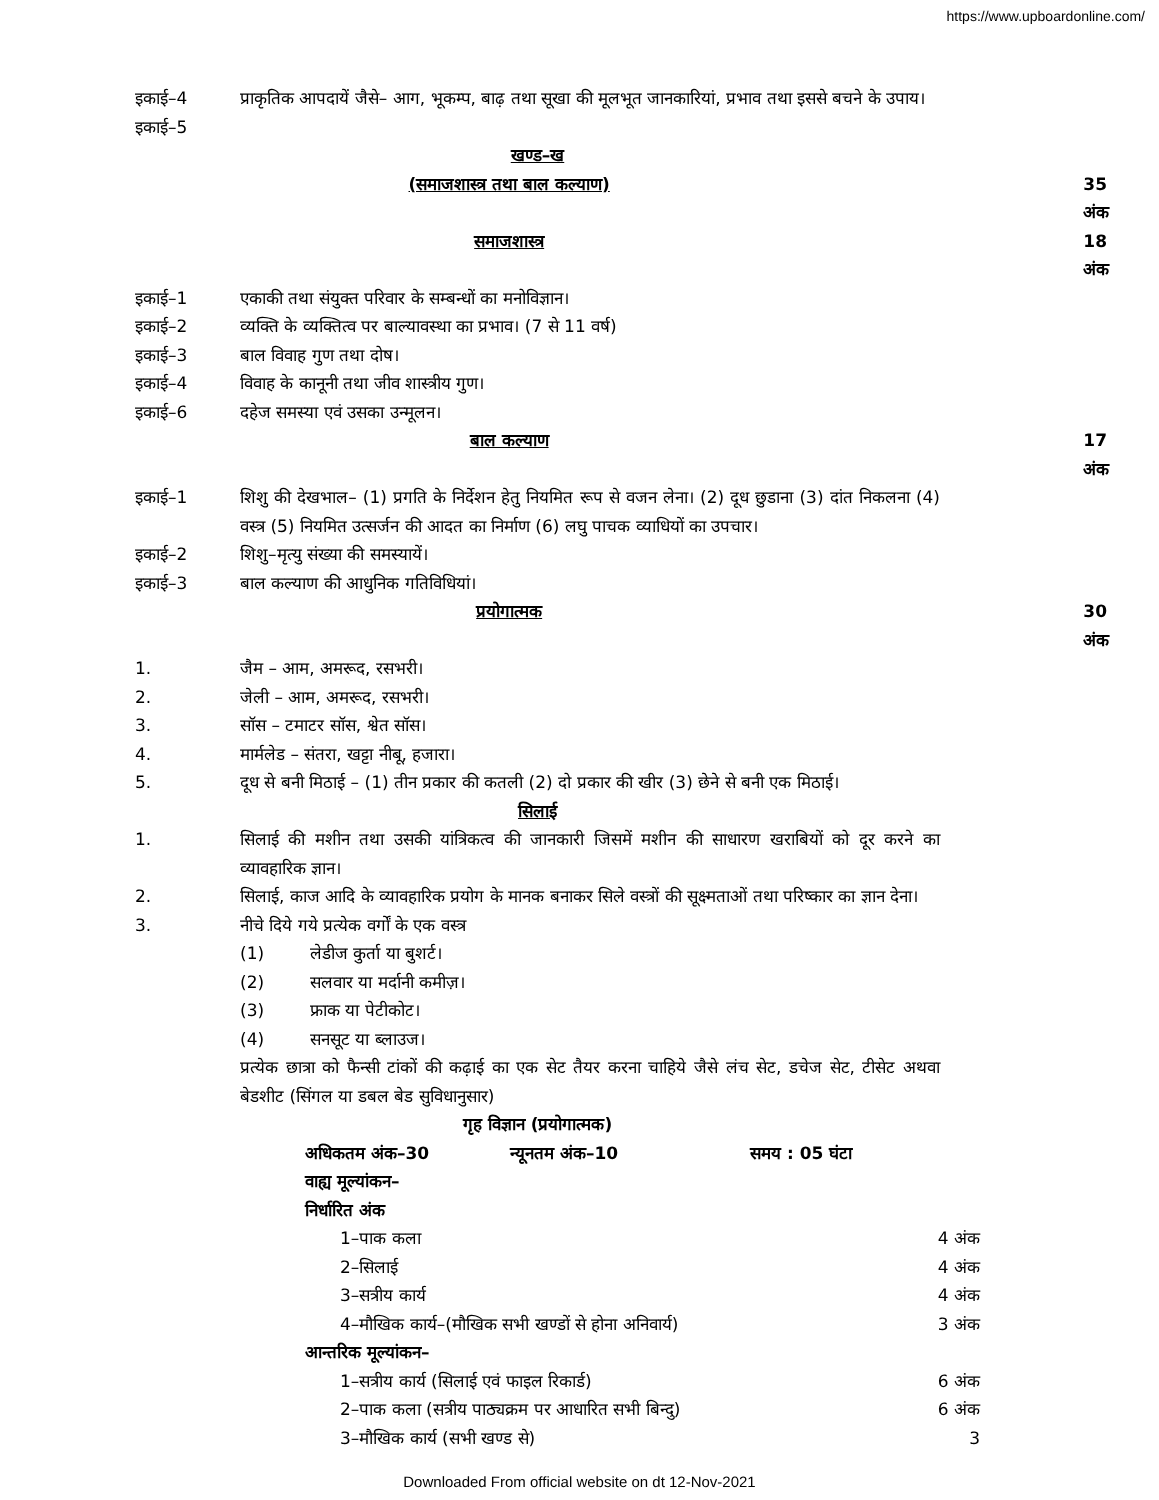https://www.upboardonline.com/
इकाई–4
इकाई–5
प्राकृतिक आपदायें जैसे– आग, भूकम्प, बाढ़ तथा सूखा की मूलभूत जानकारियां, प्रभाव तथा इससे बचने के उपाय।
खण्ड–ख
(समाजशास्त्र तथा बाल कल्याण) 35 अंक
समाजशास्त्र 18 अंक
इकाई–1 एकाकी तथा संयुक्त परिवार के सम्बन्धों का मनोविज्ञान।
इकाई–2 व्यक्ति के व्यक्तित्व पर बाल्यावस्था का प्रभाव। (7 से 11 वर्ष)
इकाई–3 बाल विवाह गुण तथा दोष।
इकाई–4 विवाह के कानूनी तथा जीव शास्त्रीय गुण।
इकाई–6 दहेज समस्या एवं उसका उन्मूलन।
बाल कल्याण 17 अंक
इकाई–1 शिशु की देखभाल– (1) प्रगति के निर्देशन हेतु नियमित रूप से वजन लेना। (2) दूध छुडाना (3) दांत निकलना (4) वस्त्र (5) नियमित उत्सर्जन की आदत का निर्माण (6) लघु पाचक व्याधियों का उपचार।
इकाई–2 शिशु–मृत्यु संख्या की समस्यायें।
इकाई–3 बाल कल्याण की आधुनिक गतिविधियां।
प्रयोगात्मक 30 अंक
1. जैम – आम, अमरूद, रसभरी।
2. जेली – आम, अमरूद, रसभरी।
3. सॉस – टमाटर सॉस, श्वेत सॉस।
4. मार्मलेड – संतरा, खट्टा नीबू, हजारा।
5. दूध से बनी मिठाई – (1) तीन प्रकार की कतली (2) दो प्रकार की खीर (3) छेने से बनी एक मिठाई।
सिलाई
1. सिलाई की मशीन तथा उसकी यांत्रिकत्व की जानकारी जिसमें मशीन की साधारण खराबियों को दूर करने का व्यावहारिक ज्ञान।
2. सिलाई, काज आदि के व्यावहारिक प्रयोग के मानक बनाकर सिले वस्त्रों की सूक्ष्मताओं तथा परिष्कार का ज्ञान देना।
3. नीचे दिये गये प्रत्येक वर्गों के एक वस्त्र
(1) लेडीज कुर्ता या बुशर्ट।
(2) सलवार या मर्दानी कमीज़।
(3) फ्राक या पेटीकोट।
(4) सनसूट या ब्लाउज।
प्रत्येक छात्रा को फैन्सी टांकों की कढ़ाई का एक सेट तैयर करना चाहिये जैसे लंच सेट, डचेज सेट, टीसेट अथवा बेडशीट (सिंगल या डबल बेड सुविधानुसार)
गृह विज्ञान (प्रयोगात्मक)
अधिकतम अंक–30 न्यूनतम अंक–10 समय : 05 घंटा
वाह्य मूल्यांकन–
निर्धारित अंक
1–पाक कला 4 अंक
2–सिलाई 4 अंक
3–सत्रीय कार्य 4 अंक
4–मौखिक कार्य–(मौखिक सभी खण्डों से होना अनिवार्य) 3 अंक
आन्तरिक मूल्यांकन–
1–सत्रीय कार्य (सिलाई एवं फाइल रिकार्ड) 6 अंक
2–पाक कला (सत्रीय पाठ्यक्रम पर आधारित सभी बिन्दु) 6 अंक
3–मौखिक कार्य (सभी खण्ड से) 3
Downloaded From official website on dt 12-Nov-2021